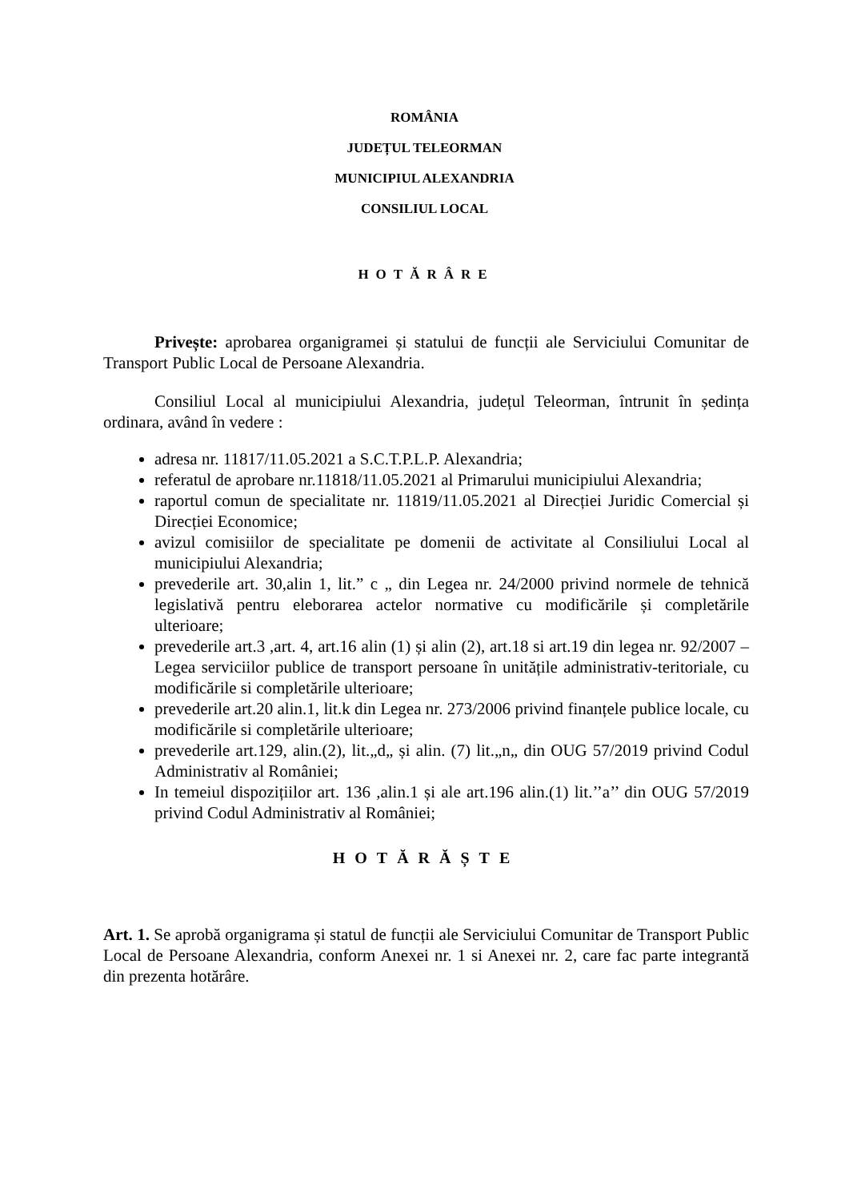ROMÂNIA
JUDEȚUL TELEORMAN
MUNICIPIUL ALEXANDRIA
CONSILIUL LOCAL
HOTĂRÂRE
Privește: aprobarea organigramei și statului de funcții ale Serviciului Comunitar de Transport Public Local de Persoane Alexandria.
Consiliul Local al municipiului Alexandria, județul Teleorman, întrunit în ședința ordinara, având în vedere :
adresa nr. 11817/11.05.2021 a S.C.T.P.L.P. Alexandria;
referatul de aprobare nr.11818/11.05.2021 al Primarului municipiului Alexandria;
raportul comun de specialitate nr. 11819/11.05.2021 al Direcției Juridic Comercial și Direcției Economice;
avizul comisiilor de specialitate pe domenii de activitate al Consiliului Local al municipiului Alexandria;
prevederile art. 30,alin 1, lit.” c „ din Legea nr. 24/2000 privind normele de tehnică legislativă pentru eleborarea actelor normative cu modificările și completările ulterioare;
prevederile art.3 ,art. 4, art.16 alin (1) și alin (2), art.18 si art.19 din legea nr. 92/2007 – Legea serviciilor publice de transport persoane în unitățile administrativ-teritoriale, cu modificările si completările ulterioare;
prevederile art.20 alin.1, lit.k din Legea nr. 273/2006 privind finanțele publice locale, cu modificările si completările ulterioare;
prevederile art.129, alin.(2), lit.„d„ și alin. (7) lit.„n„ din OUG 57/2019 privind Codul Administrativ al României;
In temeiul dispozițiilor art. 136 ,alin.1 și ale art.196 alin.(1) lit.’’a’’ din OUG 57/2019 privind Codul Administrativ al României;
HOTĂRĂȘTE
Art. 1. Se aprobă organigrama și statul de funcții ale Serviciului Comunitar de Transport Public Local de Persoane Alexandria, conform Anexei nr. 1 si Anexei nr. 2, care fac parte integrantă din prezenta hotărâre.